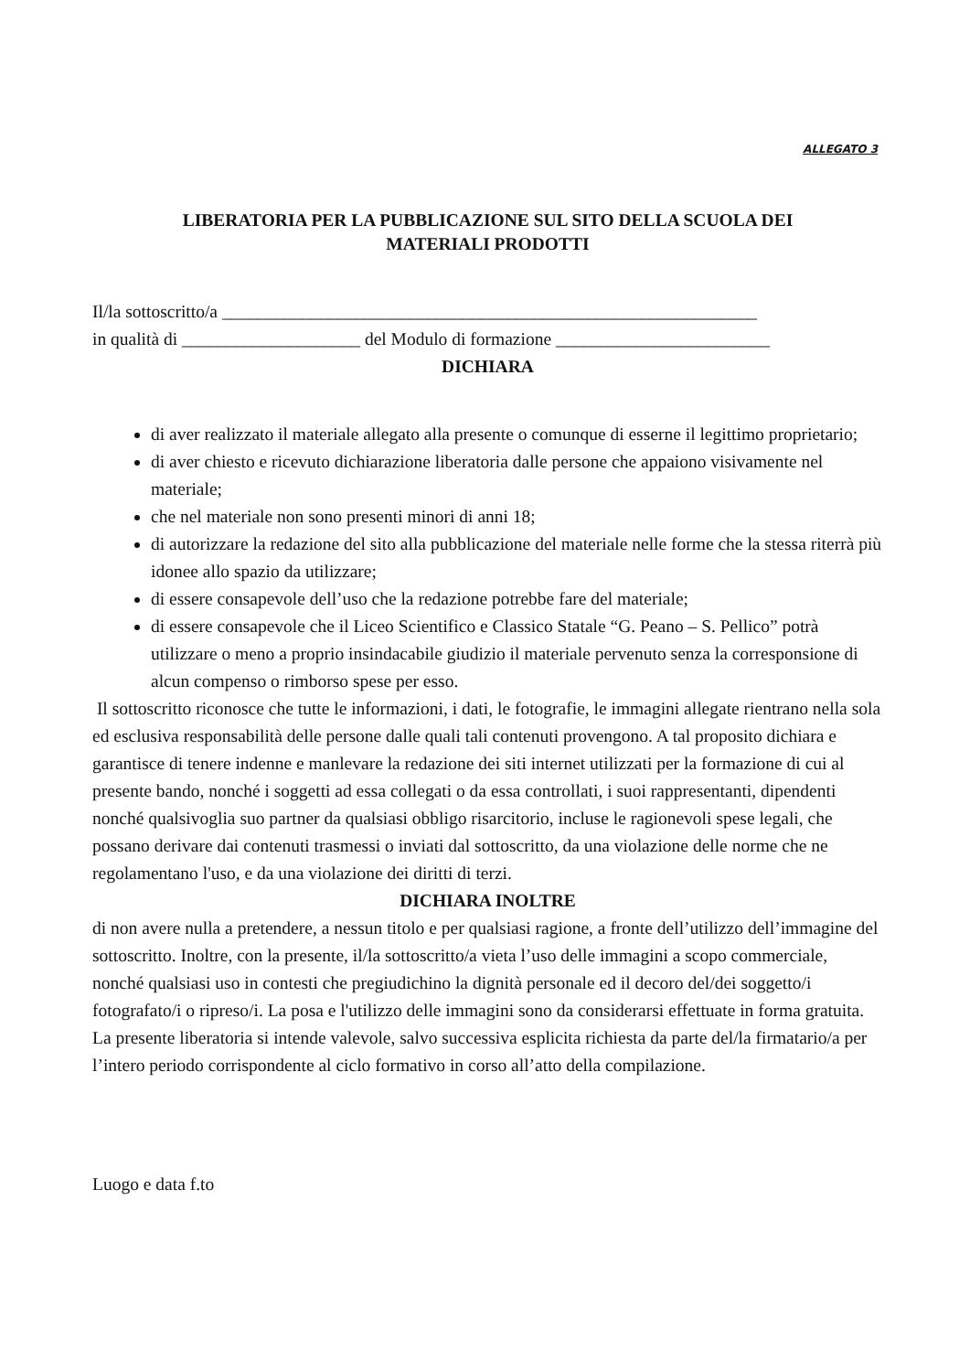ALLEGATO 3
LIBERATORIA PER LA PUBBLICAZIONE SUL SITO DELLA SCUOLA DEI
MATERIALI PRODOTTI
Il/la sottoscritto/a ____________________________________________________________
in qualità di ____________________ del Modulo di formazione ________________________
DICHIARA
di aver realizzato il materiale allegato alla presente o comunque di esserne il legittimo proprietario;
di aver chiesto e ricevuto dichiarazione liberatoria dalle persone che appaiono visivamente nel materiale;
che nel materiale non sono presenti minori di anni 18;
di autorizzare la redazione del sito alla pubblicazione del materiale nelle forme che la stessa riterrà più idonee allo spazio da utilizzare;
di essere consapevole dell’uso che la redazione potrebbe fare del materiale;
di essere consapevole che il Liceo Scientifico e Classico Statale “G. Peano – S. Pellico” potrà utilizzare o meno a proprio insindacabile giudizio il materiale pervenuto senza la corresponsione di alcun compenso o rimborso spese per esso.
Il sottoscritto riconosce che tutte le informazioni, i dati, le fotografie, le immagini allegate rientrano nella sola ed esclusiva responsabilità delle persone dalle quali tali contenuti provengono. A tal proposito dichiara e garantisce di tenere indenne e manlevare la redazione dei siti internet utilizzati per la formazione di cui al presente bando, nonché i soggetti ad essa collegati o da essa controllati, i suoi rappresentanti, dipendenti nonché qualsivoglia suo partner da qualsiasi obbligo risarcitorio, incluse le ragionevoli spese legali, che possano derivare dai contenuti trasmessi o inviati dal sottoscritto, da una violazione delle norme che ne regolamentano l'uso, e da una violazione dei diritti di terzi.
DICHIARA INOLTRE
di non avere nulla a pretendere, a nessun titolo e per qualsiasi ragione, a fronte dell’utilizzo dell’immagine del sottoscritto. Inoltre, con la presente, il/la sottoscritto/a vieta l’uso delle immagini a scopo commerciale, nonché qualsiasi uso in contesti che pregiudichino la dignità personale ed il decoro del/dei soggetto/i fotografato/i o ripreso/i. La posa e l'utilizzo delle immagini sono da considerarsi effettuate in forma gratuita. La presente liberatoria si intende valevole, salvo successiva esplicita richiesta da parte del/la firmatario/a per l’intero periodo corrispondente al ciclo formativo in corso all’atto della compilazione.
Luogo e data f.to